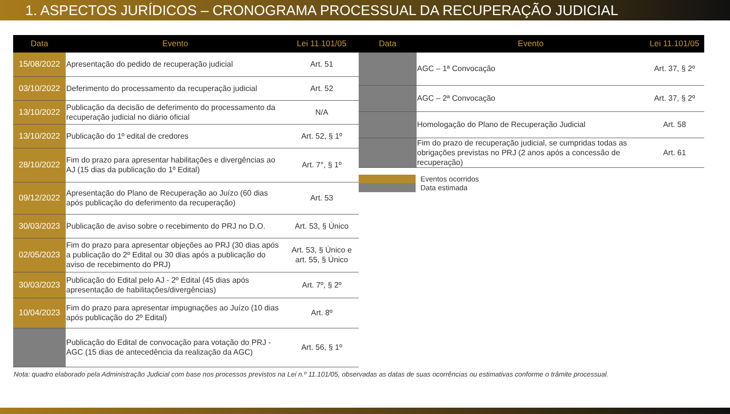1. ASPECTOS JURÍDICOS – CRONOGRAMA PROCESSUAL DA RECUPERAÇÃO JUDICIAL
| Data | Evento | Lei 11.101/05 |
| --- | --- | --- |
| 15/08/2022 | Apresentação do pedido de recuperação judicial | Art. 51 |
| 03/10/2022 | Deferimento do processamento da recuperação judicial | Art. 52 |
| 13/10/2022 | Publicação da decisão de deferimento do processamento da recuperação judicial no diário oficial | N/A |
| 13/10/2022 | Publicação do 1º edital de credores | Art. 52, § 1º |
| 28/10/2022 | Fim do prazo para apresentar habilitações e divergências ao AJ (15 dias da publicação do 1º Edital) | Art. 7°, § 1º |
| 09/12/2022 | Apresentação do Plano de Recuperação ao Juízo (60 dias após publicação do deferimento da recuperação) | Art. 53 |
| 30/03/2023 | Publicação de aviso sobre o recebimento do PRJ no D.O. | Art. 53, § Único |
| 02/05/2023 | Fim do prazo para apresentar objeções ao PRJ (30 dias após a publicação do 2º Edital ou 30 dias após a publicação do aviso de recebimento do PRJ) | Art. 53, § Único e art. 55, § Único |
| 30/03/2023 | Publicação do Edital pelo AJ - 2º Edital (45 dias após apresentação de habilitações/divergências) | Art. 7º, § 2º |
| 10/04/2023 | Fim do prazo para apresentar impugnações ao Juízo (10 dias após publicação do 2º Edital) | Art. 8º |
| | Publicação do Edital de convocação para votação do PRJ - AGC (15 dias de antecedência da realização da AGC) | Art. 56, § 1º |
| Data | Evento | Lei 11.101/05 |
| --- | --- | --- |
| | AGC – 1ª Convocação | Art. 37, § 2º |
| | AGC – 2ª Convocação | Art. 37, § 2º |
| | Homologação do Plano de Recuperação Judicial | Art. 58 |
| | Fim do prazo de recuperação judicial, se cumpridas todas as obrigações previstas no PRJ (2 anos após a concessão de recuperação) | Art. 61 |
Eventos ocorridos
Data estimada
Nota: quadro elaborado pela Administração Judicial com base nos processos previstos na Lei n.º 11.101/05, observadas as datas de suas ocorrências ou estimativas conforme o trâmite processual.